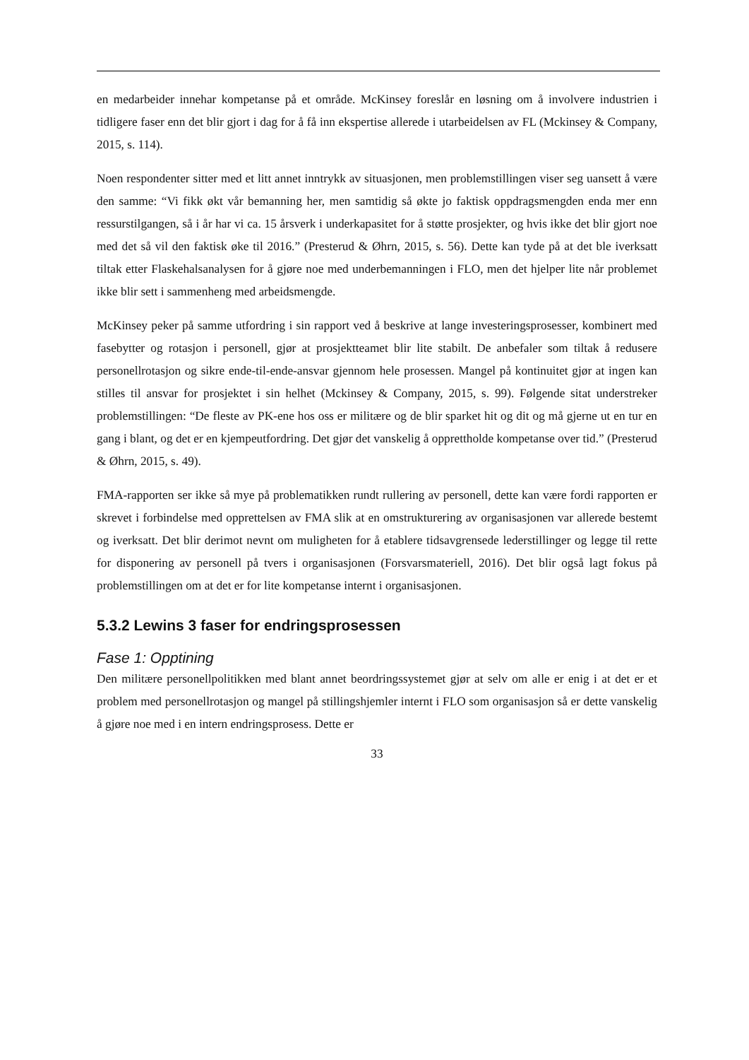en medarbeider innehar kompetanse på et område. McKinsey foreslår en løsning om å involvere industrien i tidligere faser enn det blir gjort i dag for å få inn ekspertise allerede i utarbeidelsen av FL (Mckinsey & Company, 2015, s. 114).
Noen respondenter sitter med et litt annet inntrykk av situasjonen, men problemstillingen viser seg uansett å være den samme: “Vi fikk økt vår bemanning her, men samtidig så økte jo faktisk oppdragsmengden enda mer enn ressurstilgangen, så i år har vi ca. 15 årsverk i underkapasitet for å støtte prosjekter, og hvis ikke det blir gjort noe med det så vil den faktisk øke til 2016.” (Presterud & Øhrn, 2015, s. 56). Dette kan tyde på at det ble iverksatt tiltak etter Flaskehalsanalysen for å gjøre noe med underbemanningen i FLO, men det hjelper lite når problemet ikke blir sett i sammenheng med arbeidsmengde.
McKinsey peker på samme utfordring i sin rapport ved å beskrive at lange investeringsprosesser, kombinert med fasebytter og rotasjon i personell, gjør at prosjektteamet blir lite stabilt. De anbefaler som tiltak å redusere personellrotasjon og sikre ende-til-ende-ansvar gjennom hele prosessen. Mangel på kontinuitet gjør at ingen kan stilles til ansvar for prosjektet i sin helhet (Mckinsey & Company, 2015, s. 99). Følgende sitat understreker problemstillingen: “De fleste av PK-ene hos oss er militære og de blir sparket hit og dit og må gjerne ut en tur en gang i blant, og det er en kjempeutfordring. Det gjør det vanskelig å opprettholde kompetanse over tid.” (Presterud & Øhrn, 2015, s. 49).
FMA-rapporten ser ikke så mye på problematikken rundt rullering av personell, dette kan være fordi rapporten er skrevet i forbindelse med opprettelsen av FMA slik at en omstrukturering av organisasjonen var allerede bestemt og iverksatt. Det blir derimot nevnt om muligheten for å etablere tidsavgrensede lederstillinger og legge til rette for disponering av personell på tvers i organisasjonen (Forsvarsmateriell, 2016). Det blir også lagt fokus på problemstillingen om at det er for lite kompetanse internt i organisasjonen.
5.3.2 Lewins 3 faser for endringsprosessen
Fase 1: Opptining
Den militære personellpolitikken med blant annet beordringssystemet gjør at selv om alle er enig i at det er et problem med personellrotasjon og mangel på stillingshjemler internt i FLO som organisasjon så er dette vanskelig å gjøre noe med i en intern endringsprosess. Dette er
33